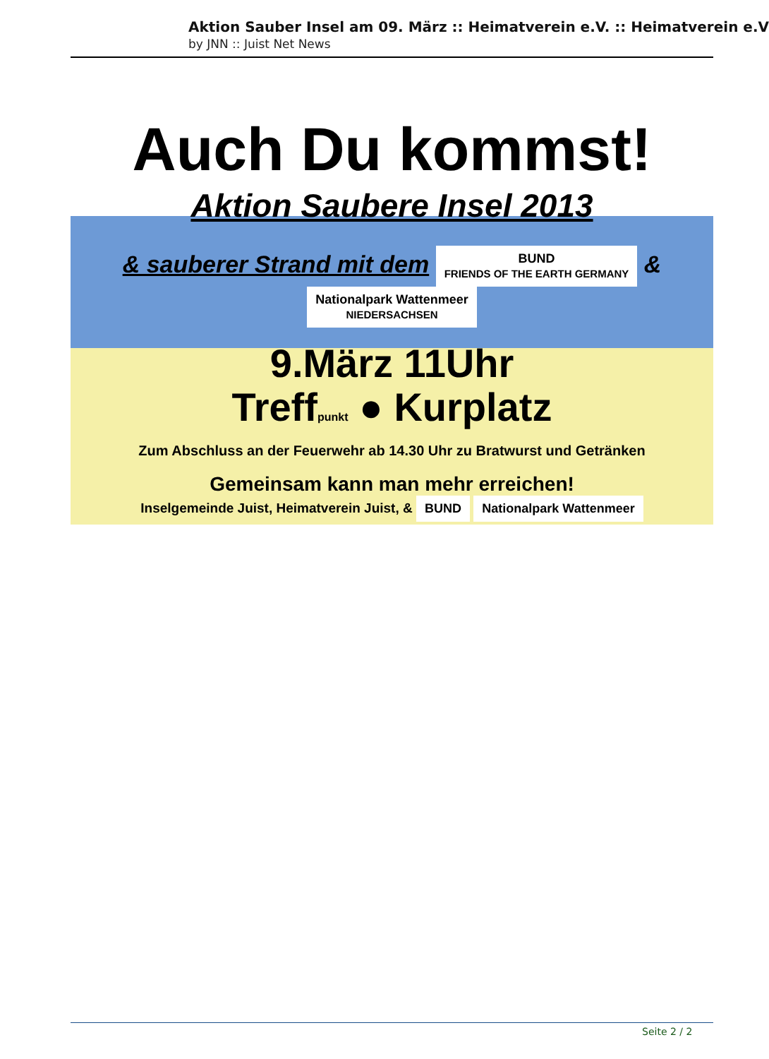Aktion Sauber Insel am 09. März :: Heimatverein e.V. :: Heimatverein e.V
by JNN :: Juist Net News
Auch Du kommst!
Aktion Saubere Insel 2013
& sauberer Strand mit dem BUND
FRIENDS OF THE EARTH GERMANY & Nationalpark Wattenmeer
NIEDERSACHSEN
9.März 11Uhr
Treffpunkt ● Kurplatz
Zum Abschluss an der Feuerwehr ab 14.30 Uhr zu Bratwurst und Getränken
Gemeinsam kann man mehr erreichen!
Inselgemeinde Juist, Heimatverein Juist, & BUND Nationalpark Wattenmeer
Seite 2 / 2